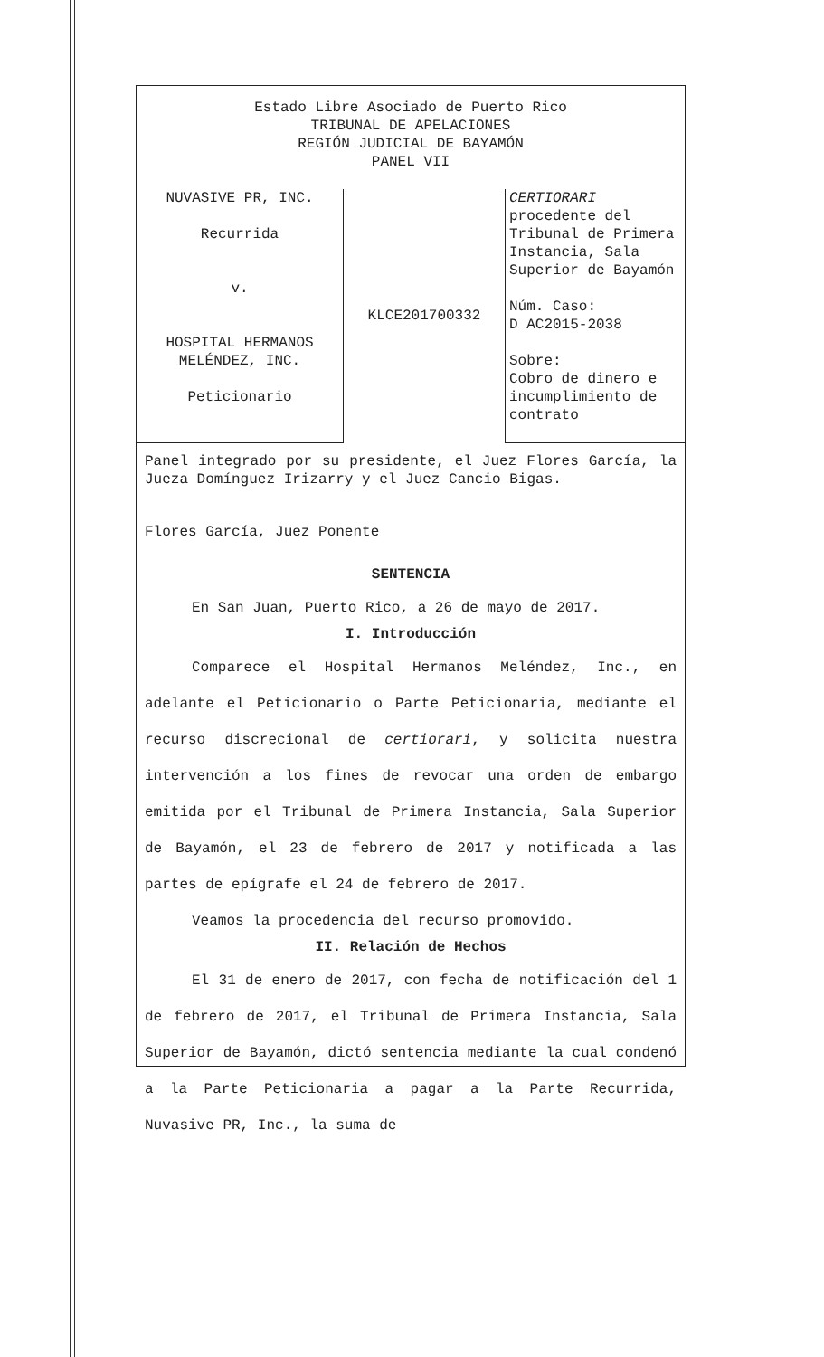Estado Libre Asociado de Puerto Rico
TRIBUNAL DE APELACIONES
REGIÓN JUDICIAL DE BAYAMÓN
PANEL VII
| NUVASIVE PR, INC. Recurrida v. HOSPITAL HERMANOS MELÉNDEZ, INC. Peticionario | KLCE201700332 | CERTIORARI procedente del Tribunal de Primera Instancia, Sala Superior de Bayamón Núm. Caso: D AC2015-2038 Sobre: Cobro de dinero e incumplimiento de contrato |
Panel integrado por su presidente, el Juez Flores García, la Jueza Domínguez Irizarry y el Juez Cancio Bigas.
Flores García, Juez Ponente
SENTENCIA
En San Juan, Puerto Rico, a 26 de mayo de 2017.
I. Introducción
Comparece el Hospital Hermanos Meléndez, Inc., en adelante el Peticionario o Parte Peticionaria, mediante el recurso discrecional de certiorari, y solicita nuestra intervención a los fines de revocar una orden de embargo emitida por el Tribunal de Primera Instancia, Sala Superior de Bayamón, el 23 de febrero de 2017 y notificada a las partes de epígrafe el 24 de febrero de 2017.
Veamos la procedencia del recurso promovido.
II. Relación de Hechos
El 31 de enero de 2017, con fecha de notificación del 1 de febrero de 2017, el Tribunal de Primera Instancia, Sala Superior de Bayamón, dictó sentencia mediante la cual condenó a la Parte Peticionaria a pagar a la Parte Recurrida, Nuvasive PR, Inc., la suma de